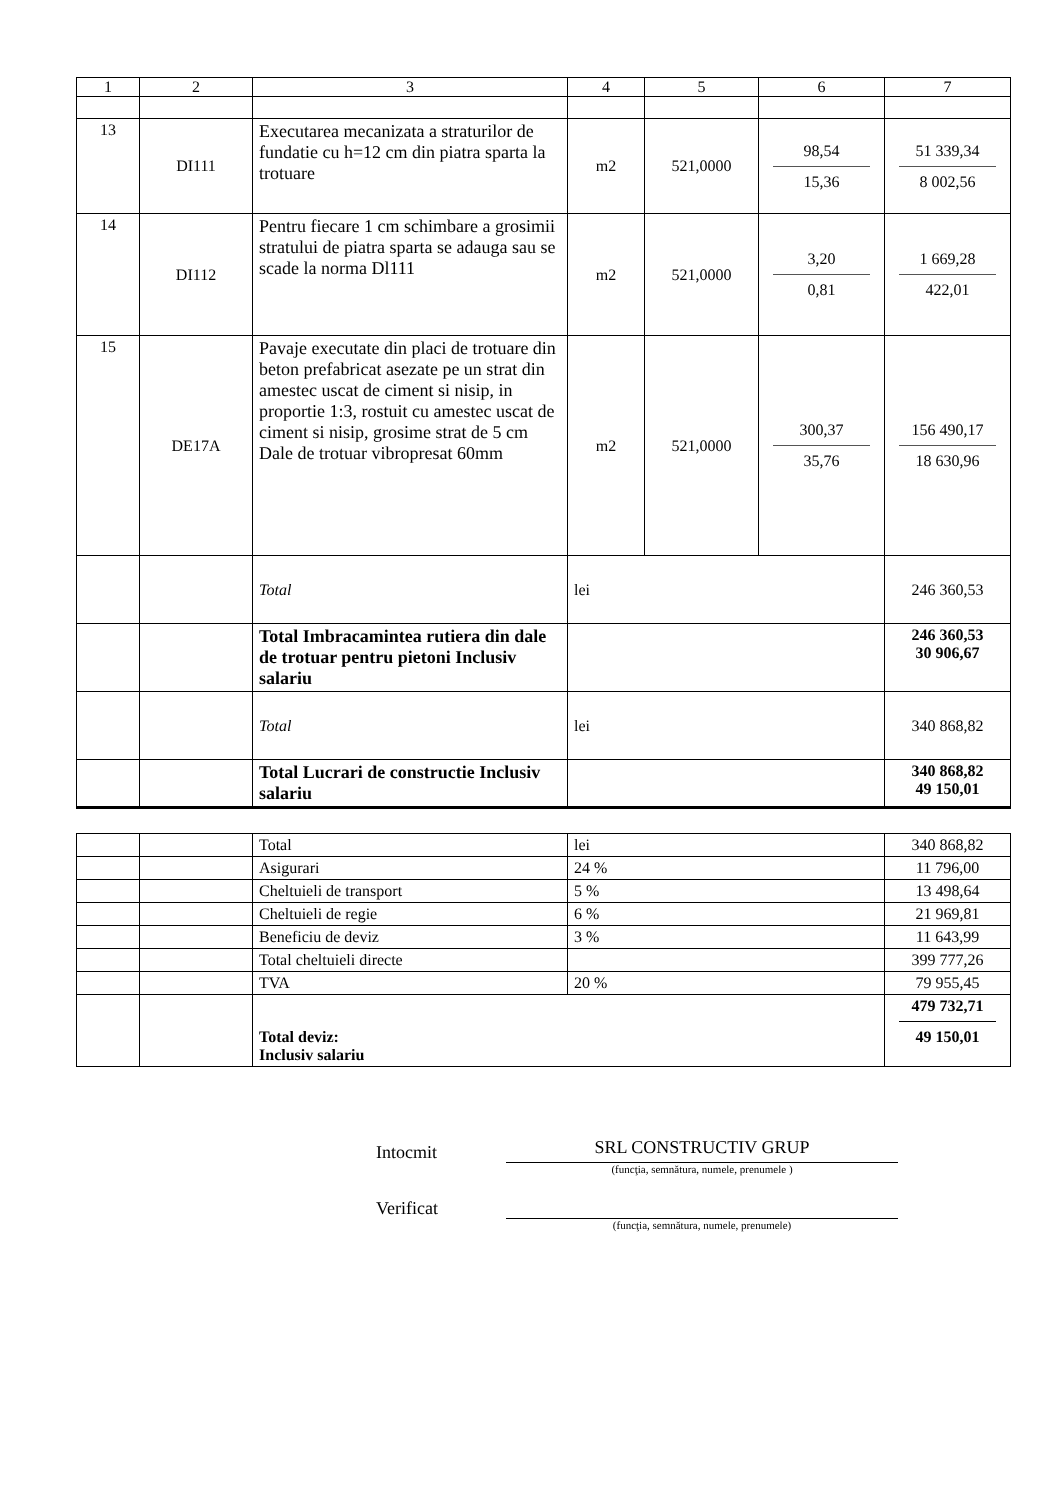| 1 | 2 | 3 | 4 | 5 | 6 | 7 |
| --- | --- | --- | --- | --- | --- | --- |
| 13 | DI111 | Executarea mecanizata a straturilor de fundatie cu h=12 cm din piatra sparta la trotuare | m2 | 521,0000 | 98,54 15,36 | 51 339,34 8 002,56 |
| 14 | DI112 | Pentru fiecare 1 cm schimbare a grosimii stratului de piatra sparta se adauga sau se scade la norma Dl111 | m2 | 521,0000 | 3,20 0,81 | 1 669,28 422,01 |
| 15 | DE17A | Pavaje executate din placi de trotuare din beton prefabricat asezate pe un strat din amestec uscat de ciment si nisip, in proportie 1:3, rostuit cu amestec uscat de ciment si nisip, grosime strat de 5 cm Dale de trotuar vibropresat 60mm | m2 | 521,0000 | 300,37 35,76 | 156 490,17 18 630,96 |
| | | Total | lei | | | 246 360,53 |
| | | Total Imbracamintea rutiera din dale de trotuar pentru pietoni Inclusiv salariu | | | | 246 360,53 30 906,67 |
| | | Total | lei | | | 340 868,82 |
| | | Total Lucrari de constructie Inclusiv salariu | | | | 340 868,82 49 150,01 |
| | | Total | lei | 340 868,82 |
| | | Asigurari | 24 % | 11 796,00 |
| | | Cheltuieli de transport | 5 % | 13 498,64 |
| | | Cheltuieli de regie | 6 % | 21 969,81 |
| | | Beneficiu de deviz | 3 % | 11 643,99 |
| | | Total cheltuieli directe | | 399 777,26 |
| | | TVA | 20 % | 79 955,45 |
| | | Total deviz: Inclusiv salariu | | 479 732,71 49 150,01 |
Intocmit
SRL CONSTRUCTIV GRUP
(funcţia, semnătura, numele, prenumele )
Verificat
(funcţia, semnătura, numele, prenumele)